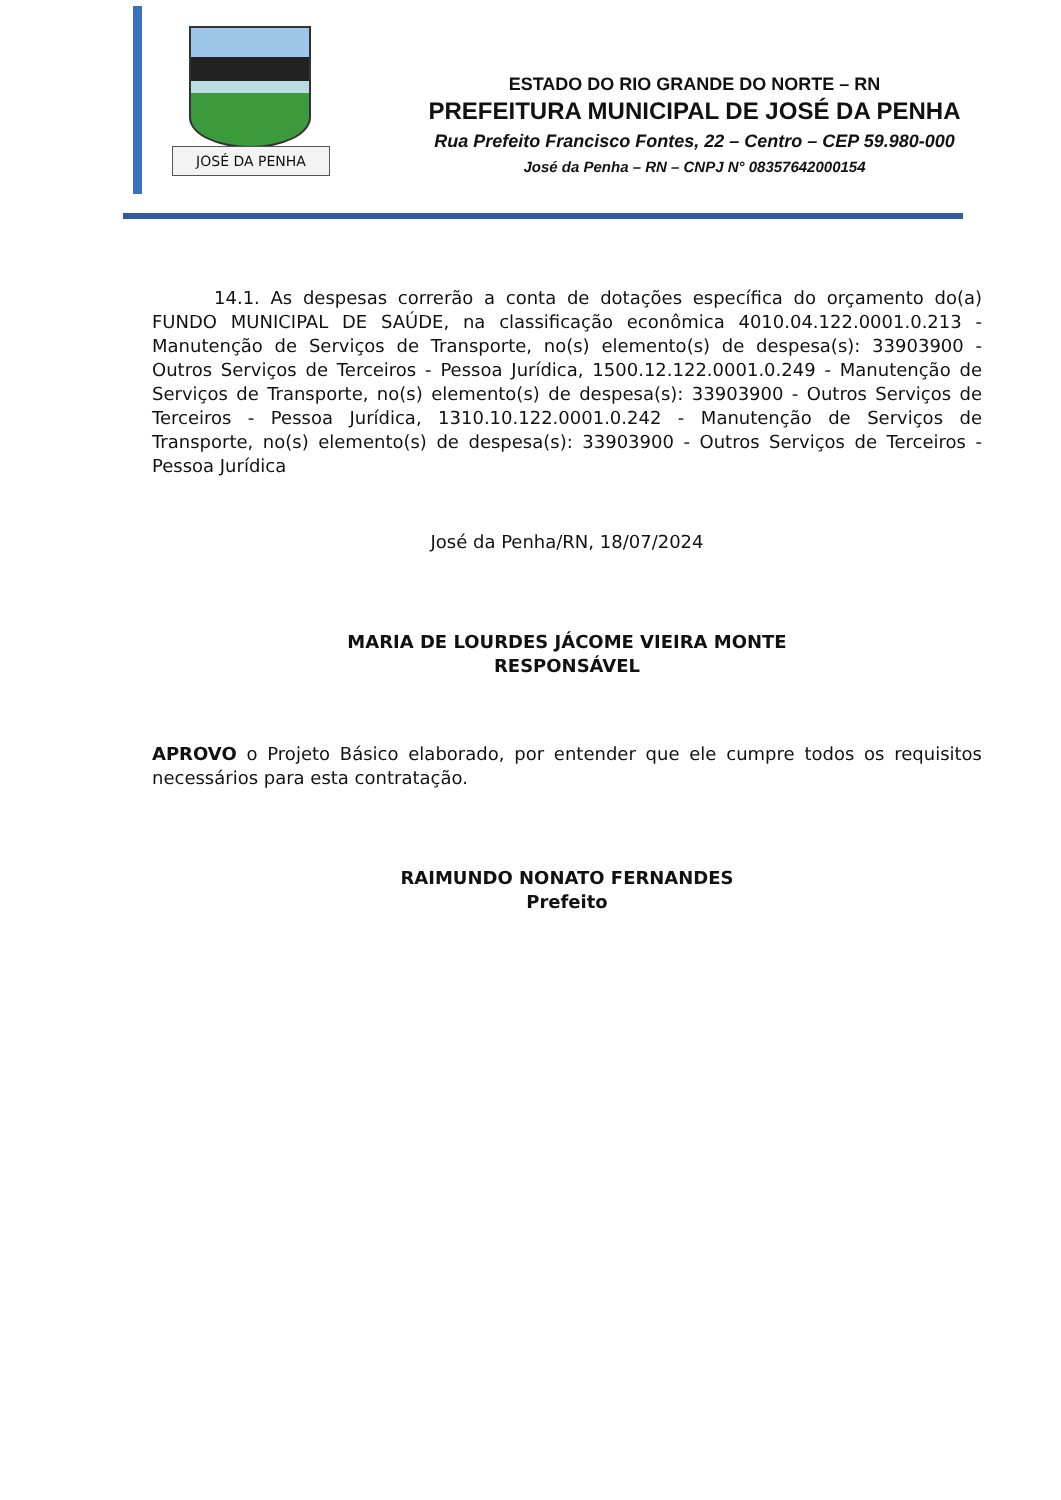JOSÉ DA PENHA
ESTADO DO RIO GRANDE DO NORTE – RN
PREFEITURA MUNICIPAL DE JOSÉ DA PENHA
Rua Prefeito Francisco Fontes, 22 – Centro – CEP 59.980-000
José da Penha – RN – CNPJ N° 08357642000154
14.1. As despesas correrão a conta de dotações específica do orçamento do(a) FUNDO MUNICIPAL DE SAÚDE, na classificação econômica 4010.04.122.0001.0.213 - Manutenção de Serviços de Transporte, no(s) elemento(s) de despesa(s): 33903900 - Outros Serviços de Terceiros - Pessoa Jurídica, 1500.12.122.0001.0.249 - Manutenção de Serviços de Transporte, no(s) elemento(s) de despesa(s): 33903900 - Outros Serviços de Terceiros - Pessoa Jurídica, 1310.10.122.0001.0.242 - Manutenção de Serviços de Transporte, no(s) elemento(s) de despesa(s): 33903900 - Outros Serviços de Terceiros - Pessoa Jurídica
José da Penha/RN, 18/07/2024
MARIA DE LOURDES JÁCOME VIEIRA MONTE
RESPONSÁVEL
APROVO o Projeto Básico elaborado, por entender que ele cumpre todos os requisitos necessários para esta contratação.
RAIMUNDO NONATO FERNANDES
Prefeito